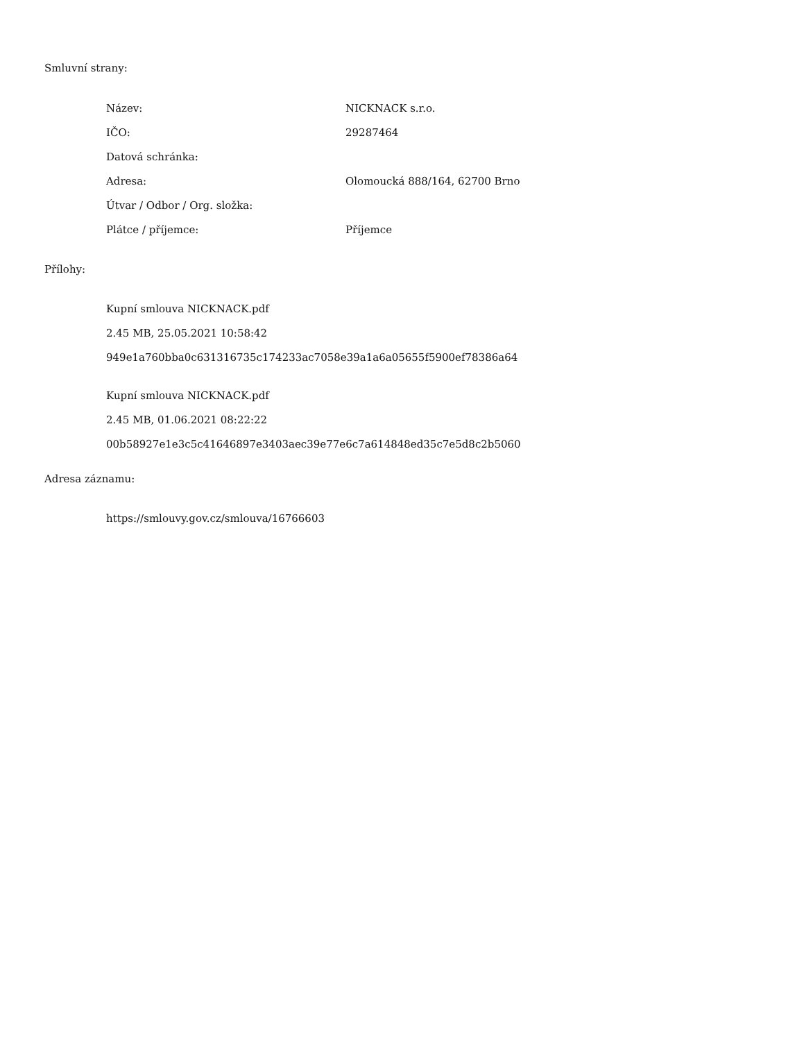Smluvní strany:
| Název: | NICKNACK s.r.o. |
| IČO: | 29287464 |
| Datová schránka: | |
| Adresa: | Olomoucká 888/164, 62700 Brno |
| Útvar / Odbor / Org. složka: | |
| Plátce / příjemce: | Příjemce |
Přílohy:
Kupní smlouva NICKNACK.pdf
2.45 MB, 25.05.2021 10:58:42
949e1a760bba0c631316735c174233ac7058e39a1a6a05655f5900ef78386a64
Kupní smlouva NICKNACK.pdf
2.45 MB, 01.06.2021 08:22:22
00b58927e1e3c5c41646897e3403aec39e77e6c7a614848ed35c7e5d8c2b5060
Adresa záznamu:
https://smlouvy.gov.cz/smlouva/16766603